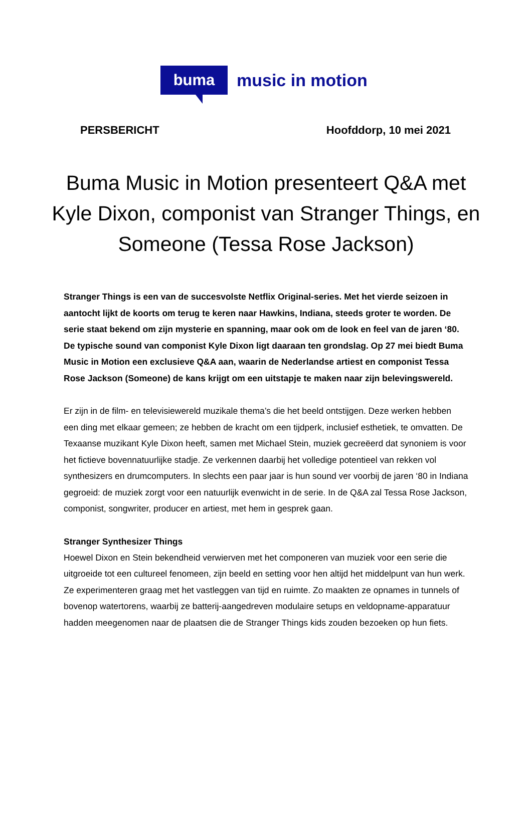buma
music in motion
PERSBERICHT Hoofddorp, 10 mei 2021
Buma Music in Motion presenteert Q&A met Kyle Dixon, componist van Stranger Things, en Someone (Tessa Rose Jackson)
Stranger Things is een van de succesvolste Netflix Original-series. Met het vierde seizoen in aantocht lijkt de koorts om terug te keren naar Hawkins, Indiana, steeds groter te worden. De serie staat bekend om zijn mysterie en spanning, maar ook om de look en feel van de jaren ‘80. De typische sound van componist Kyle Dixon ligt daaraan ten grondslag. Op 27 mei biedt Buma Music in Motion een exclusieve Q&A aan, waarin de Nederlandse artiest en componist Tessa Rose Jackson (Someone) de kans krijgt om een uitstapje te maken naar zijn belevingswereld.
Er zijn in de film- en televisiewereld muzikale thema’s die het beeld ontstijgen. Deze werken hebben een ding met elkaar gemeen; ze hebben de kracht om een tijdperk, inclusief esthetiek, te omvatten. De Texaanse muzikant Kyle Dixon heeft, samen met Michael Stein, muziek gecreëerd dat synoniem is voor het fictieve bovennatuurlijke stadje. Ze verkennen daarbij het volledige potentieel van rekken vol synthesizers en drumcomputers. In slechts een paar jaar is hun sound ver voorbij de jaren ‘80 in Indiana gegroeid: de muziek zorgt voor een natuurlijk evenwicht in de serie. In de Q&A zal Tessa Rose Jackson, componist, songwriter, producer en artiest, met hem in gesprek gaan.
Stranger Synthesizer Things
Hoewel Dixon en Stein bekendheid verwierven met het componeren van muziek voor een serie die uitgroeide tot een cultureel fenomeen, zijn beeld en setting voor hen altijd het middelpunt van hun werk. Ze experimenteren graag met het vastleggen van tijd en ruimte. Zo maakten ze opnames in tunnels of bovenop watertorens, waarbij ze batterij-aangedreven modulaire setups en veldopname-apparatuur hadden meegenomen naar de plaatsen die de Stranger Things kids zouden bezoeken op hun fiets.